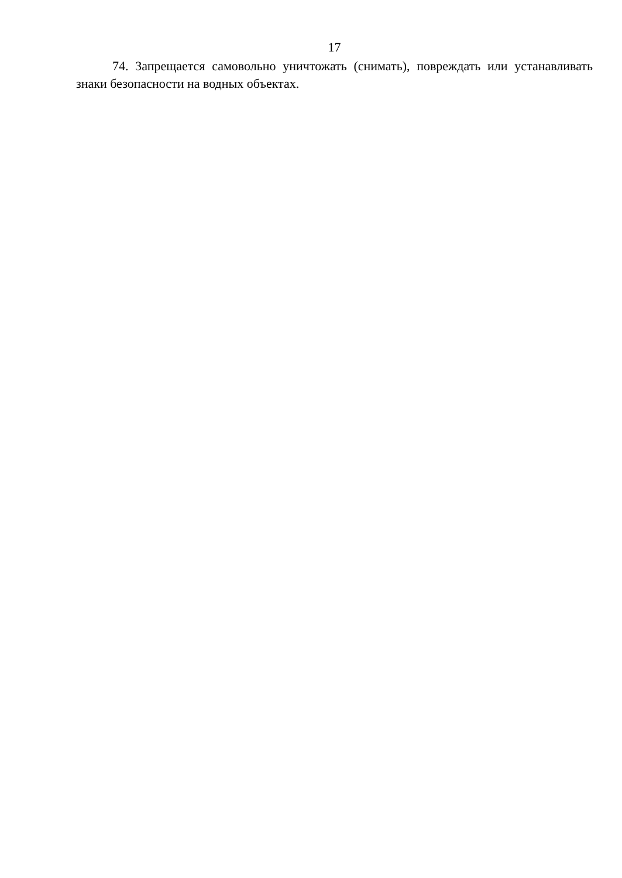17
74. Запрещается самовольно уничтожать (снимать), повреждать или устанавливать знаки безопасности на водных объектах.